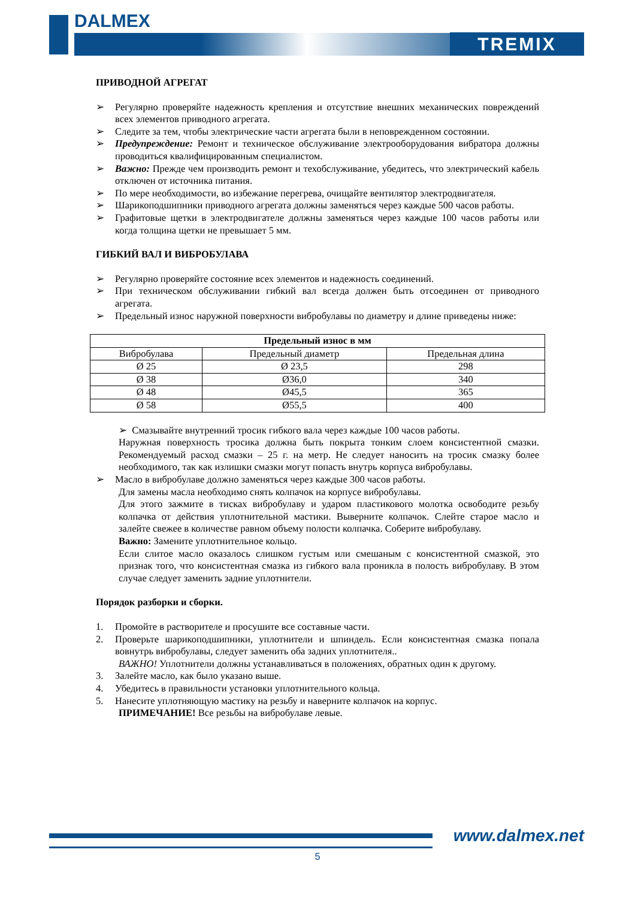DALMEX
TREMIX
ПРИВОДНОЙ АГРЕГАТ
➢ Регулярно проверяйте надежность крепления и отсутствие внешних механических повреждений всех элементов приводного агрегата.
➢ Следите за тем, чтобы электрические части агрегата были в неповрежденном состоянии.
➢ Предупреждение: Ремонт и техническое обслуживание электрооборудования вибратора должны проводиться квалифицированным специалистом.
➢ Важно: Прежде чем производить ремонт и техобслуживание, убедитесь, что электрический кабель отключен от источника питания.
➢ По мере необходимости, во избежание перегрева, очищайте вентилятор электродвигателя.
➢ Шарикоподшипники приводного агрегата должны заменяться через каждые 500 часов работы.
➢ Графитовые щетки в электродвигателе должны заменяться через каждые 100 часов работы или когда толщина щетки не превышает 5 мм.
ГИБКИЙ ВАЛ И ВИБРОБУЛАВА
➢ Регулярно проверяйте состояние всех элементов и надежность соединений.
➢ При техническом обслуживании гибкий вал всегда должен быть отсоединен от приводного агрегата.
➢ Предельный износ наружной поверхности вибробулавы по диаметру и длине приведены ниже:
| Предельный износ в мм | | |
| --- | --- | --- |
| Вибробулава | Предельный диаметр | Предельная длина |
| Ø 25 | Ø 23,5 | 298 |
| Ø 38 | Ø36,0 | 340 |
| Ø 48 | Ø45,5 | 365 |
| Ø 58 | Ø55,5 | 400 |
➢ Смазывайте внутренний тросик гибкого вала через каждые 100 часов работы.
Наружная поверхность тросика должна быть покрыта тонким слоем консистентной смазки. Рекомендуемый расход смазки – 25 г. на метр. Не следует наносить на тросик смазку более необходимого, так как излишки смазки могут попасть внутрь корпуса вибробулавы.
➢ Масло в вибробулаве должно заменяться через каждые 300 часов работы.
Для замены масла необходимо снять колпачок на корпусе вибробулавы.
Для этого зажмите в тисках вибробулаву и ударом пластикового молотка освободите резьбу колпачка от действия уплотнительной мастики. Выверните колпачок. Слейте старое масло и залейте свежее в количестве равном объему полости колпачка. Соберите вибробулаву.
Важно: Замените уплотнительное кольцо.
Если слитое масло оказалось слишком густым или смешаным с консистентной смазкой, это признак того, что консистентная смазка из гибкого вала проникла в полость вибробулаву. В этом случае следует заменить задние уплотнители.
Порядок разборки и сборки.
1. Промойте в растворителе и просушите все составные части.
2. Проверьте шарикоподшипники, уплотнители и шпиндель. Если консистентная смазка попала вовнутрь вибробулавы, следует заменить оба задних уплотнителя..
ВАЖНО! Уплотнители должны устанавливаться в положениях, обратных один к другому.
3. Залейте масло, как было указано выше.
4. Убедитесь в правильности установки уплотнительного кольца.
5. Нанесите уплотняющую мастику на резьбу и наверните колпачок на корпус.
ПРИМЕЧАНИЕ! Все резьбы на вибробулаве левые.
www.dalmex.net
5